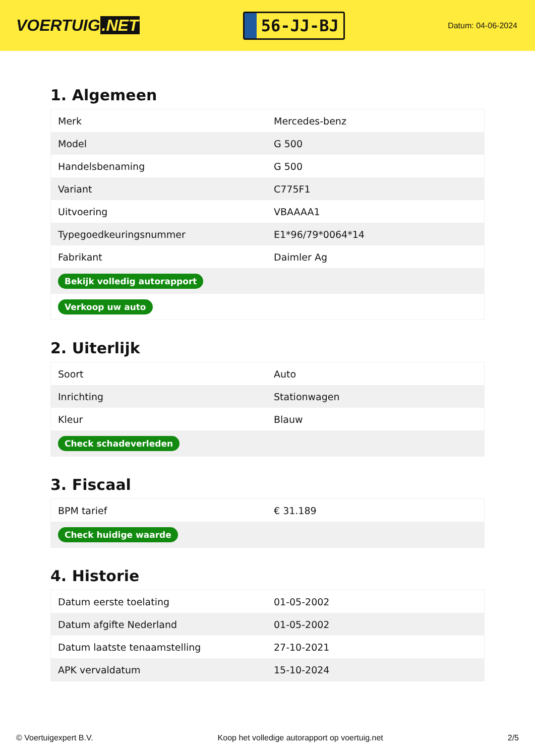VOERTUIG.NET
56-JJ-BJ
Datum: 04-06-2024
1. Algemeen
| Merk | Mercedes-benz |
| Model | G 500 |
| Handelsbenaming | G 500 |
| Variant | C775F1 |
| Uitvoering | VBAAAA1 |
| Typegoedkeuringsnummer | E1*96/79*0064*14 |
| Fabrikant | Daimler Ag |
| Bekijk volledig autorapport | |
| Verkoop uw auto | |
2. Uiterlijk
| Soort | Auto |
| Inrichting | Stationwagen |
| Kleur | Blauw |
| Check schadeverleden | |
3. Fiscaal
| BPM tarief | € 31.189 |
| Check huidige waarde | |
4. Historie
| Datum eerste toelating | 01-05-2002 |
| Datum afgifte Nederland | 01-05-2002 |
| Datum laatste tenaamstelling | 27-10-2021 |
| APK vervaldatum | 15-10-2024 |
© Voertuigexpert B.V. Koop het volledige autorapport op voertuig.net 2/5